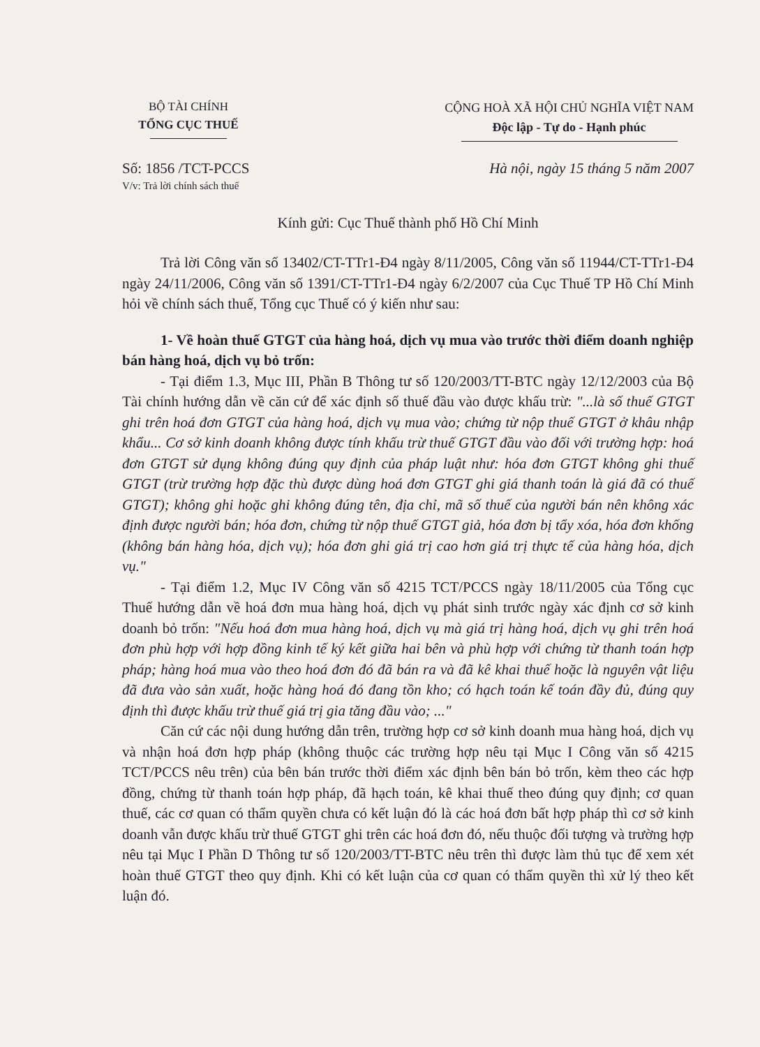BỘ TÀI CHÍNH
TỔNG CỤC THUẾ
CỘNG HOÀ XÃ HỘI CHỦ NGHĨA VIỆT NAM
Độc lập - Tự do - Hạnh phúc
Số: 1856 /TCT-PCCS
V/v: Trả lời chính sách thuế
Hà nội, ngày 15 tháng 5 năm 2007
Kính gửi: Cục Thuế thành phố Hồ Chí Minh
Trả lời Công văn số 13402/CT-TTr1-Đ4 ngày 8/11/2005, Công văn số 11944/CT-TTr1-Đ4 ngày 24/11/2006, Công văn số 1391/CT-TTr1-Đ4 ngày 6/2/2007 của Cục Thuế TP Hồ Chí Minh hỏi về chính sách thuế, Tổng cục Thuế có ý kiến như sau:
1- Về hoàn thuế GTGT của hàng hoá, dịch vụ mua vào trước thời điểm doanh nghiệp bán hàng hoá, dịch vụ bỏ trốn:
- Tại điểm 1.3, Mục III, Phần B Thông tư số 120/2003/TT-BTC ngày 12/12/2003 của Bộ Tài chính hướng dẫn về căn cứ để xác định số thuế đầu vào được khấu trừ: "...là số thuế GTGT ghi trên hoá đơn GTGT của hàng hoá, dịch vụ mua vào; chứng từ nộp thuế GTGT ở khâu nhập khẩu... Cơ sở kinh doanh không được tính khấu trừ thuế GTGT đầu vào đối với trường hợp: hoá đơn GTGT sử dụng không đúng quy định của pháp luật như: hóa đơn GTGT không ghi thuế GTGT (trừ trường hợp đặc thù được dùng hoá đơn GTGT ghi giá thanh toán là giá đã có thuế GTGT); không ghi hoặc ghi không đúng tên, địa chỉ, mã số thuế của người bán nên không xác định được người bán; hóa đơn, chứng từ nộp thuế GTGT giả, hóa đơn bị tẩy xóa, hóa đơn khống (không bán hàng hóa, dịch vụ); hóa đơn ghi giá trị cao hơn giá trị thực tế của hàng hóa, dịch vụ."
- Tại điểm 1.2, Mục IV Công văn số 4215 TCT/PCCS ngày 18/11/2005 của Tổng cục Thuế hướng dẫn về hoá đơn mua hàng hoá, dịch vụ phát sinh trước ngày xác định cơ sở kinh doanh bỏ trốn: "Nếu hoá đơn mua hàng hoá, dịch vụ mà giá trị hàng hoá, dịch vụ ghi trên hoá đơn phù hợp với hợp đồng kinh tế ký kết giữa hai bên và phù hợp với chứng từ thanh toán hợp pháp; hàng hoá mua vào theo hoá đơn đó đã bán ra và đã kê khai thuế hoặc là nguyên vật liệu đã đưa vào sản xuất, hoặc hàng hoá đó đang tồn kho; có hạch toán kế toán đầy đủ, đúng quy định thì được khấu trừ thuế giá trị gia tăng đầu vào; ..."
Căn cứ các nội dung hướng dẫn trên, trường hợp cơ sở kinh doanh mua hàng hoá, dịch vụ và nhận hoá đơn hợp pháp (không thuộc các trường hợp nêu tại Mục I Công văn số 4215 TCT/PCCS nêu trên) của bên bán trước thời điểm xác định bên bán bỏ trốn, kèm theo các hợp đồng, chứng từ thanh toán hợp pháp, đã hạch toán, kê khai thuế theo đúng quy định; cơ quan thuế, các cơ quan có thẩm quyền chưa có kết luận đó là các hoá đơn bất hợp pháp thì cơ sở kinh doanh vẫn được khấu trừ thuế GTGT ghi trên các hoá đơn đó, nếu thuộc đối tượng và trường hợp nêu tại Mục I Phần D Thông tư số 120/2003/TT-BTC nêu trên thì được làm thủ tục để xem xét hoàn thuế GTGT theo quy định. Khi có kết luận của cơ quan có thẩm quyền thì xử lý theo kết luận đó.